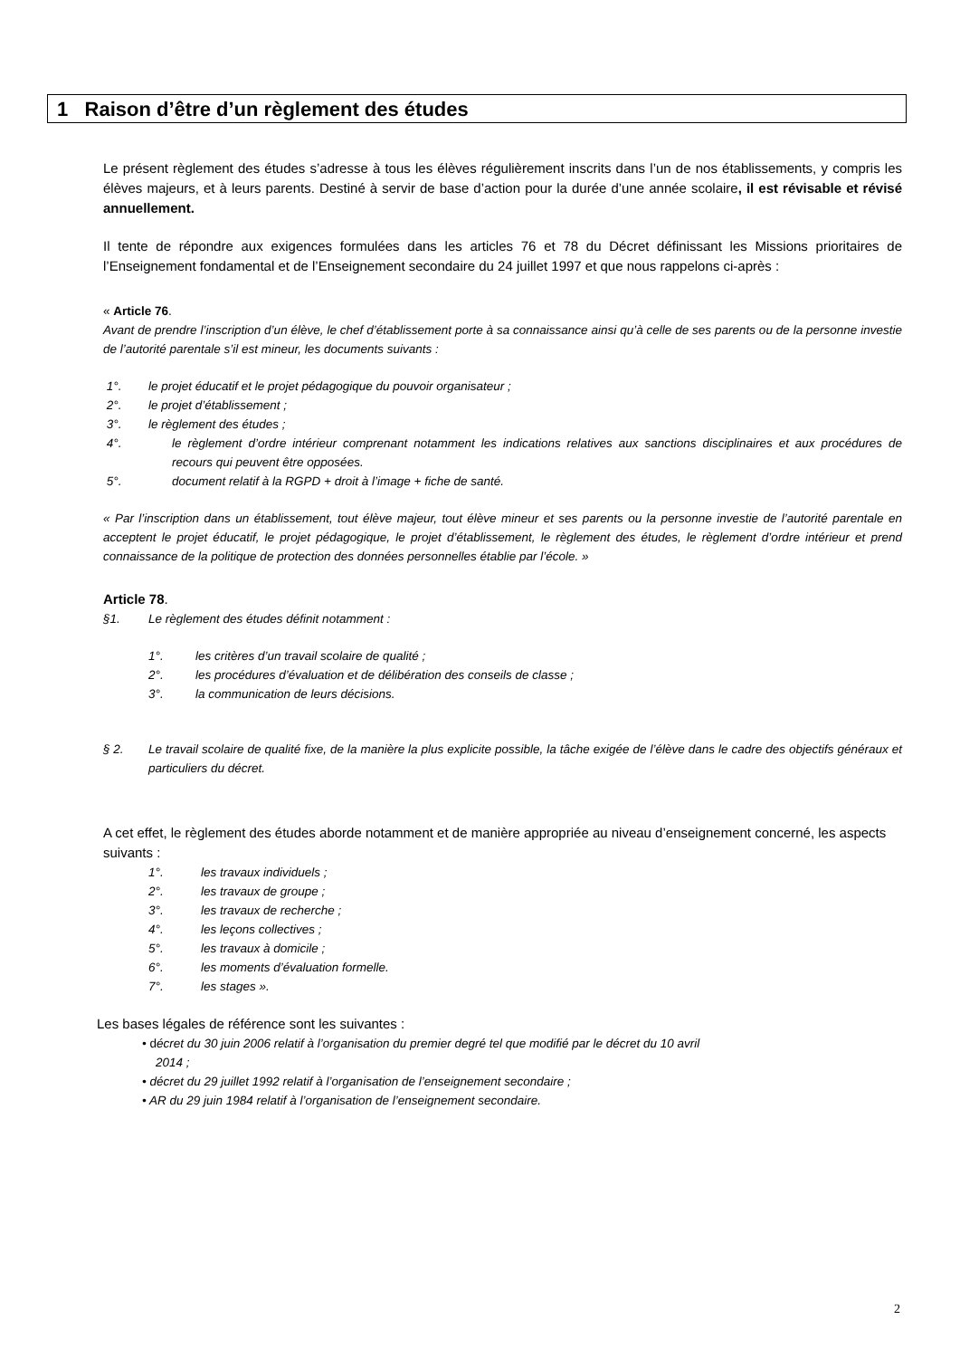1 Raison d’être d’un règlement des études
Le présent règlement des études s’adresse à tous les élèves régulièrement inscrits dans l’un de nos établissements, y compris les élèves majeurs, et à leurs parents. Destiné à servir de base d’action pour la durée d’une année scolaire, il est révisable et révisé annuellement.
Il tente de répondre aux exigences formulées dans les articles 76 et 78 du Décret définissant les Missions prioritaires de l’Enseignement fondamental et de l’Enseignement secondaire du 24 juillet 1997 et que nous rappelons ci-après :
« Article 76.
Avant de prendre l’inscription d’un élève, le chef d’établissement porte à sa connaissance ainsi qu’à celle de ses parents ou de la personne investie de l’autorité parentale s’il est mineur, les documents suivants :
1°. le projet éducatif et le projet pédagogique du pouvoir organisateur ;
2°. le projet d’établissement ;
3°. le règlement des études ;
4°. le règlement d’ordre intérieur comprenant notamment les indications relatives aux sanctions disciplinaires et aux procédures de recours qui peuvent être opposées.
5°. document relatif à la RGPD + droit à l’image + fiche de santé.
« Par l’inscription dans un établissement, tout élève majeur, tout élève mineur et ses parents ou la personne investie de l’autorité parentale en acceptent le projet éducatif, le projet pédagogique, le projet d’établissement, le règlement des études, le règlement d’ordre intérieur et prend connaissance de la politique de protection des données personnelles établie par l’école. »
Article 78.
§1. Le règlement des études définit notamment :
1°. les critères d’un travail scolaire de qualité ;
2°. les procédures d’évaluation et de délibération des conseils de classe ;
3°. la communication de leurs décisions.
§ 2. Le travail scolaire de qualité fixe, de la manière la plus explicite possible, la tâche exigée de l’élève dans le cadre des objectifs généraux et particuliers du décret.
A cet effet, le règlement des études aborde notamment et de manière appropriée au niveau d’enseignement concerné, les aspects suivants :
1°. les travaux individuels ;
2°. les travaux de groupe ;
3°. les travaux de recherche ;
4°. les leçons collectives ;
5°. les travaux à domicile ;
6°. les moments d’évaluation formelle.
7°. les stages ».
Les bases légales de référence sont les suivantes :
• décret du 30 juin 2006 relatif à l’organisation du premier degré tel que modifié par le décret du 10 avril
2014 ;
• décret du 29 juillet 1992 relatif à l’organisation de l’enseignement secondaire ;
• AR du 29 juin 1984 relatif à l’organisation de l’enseignement secondaire.
2